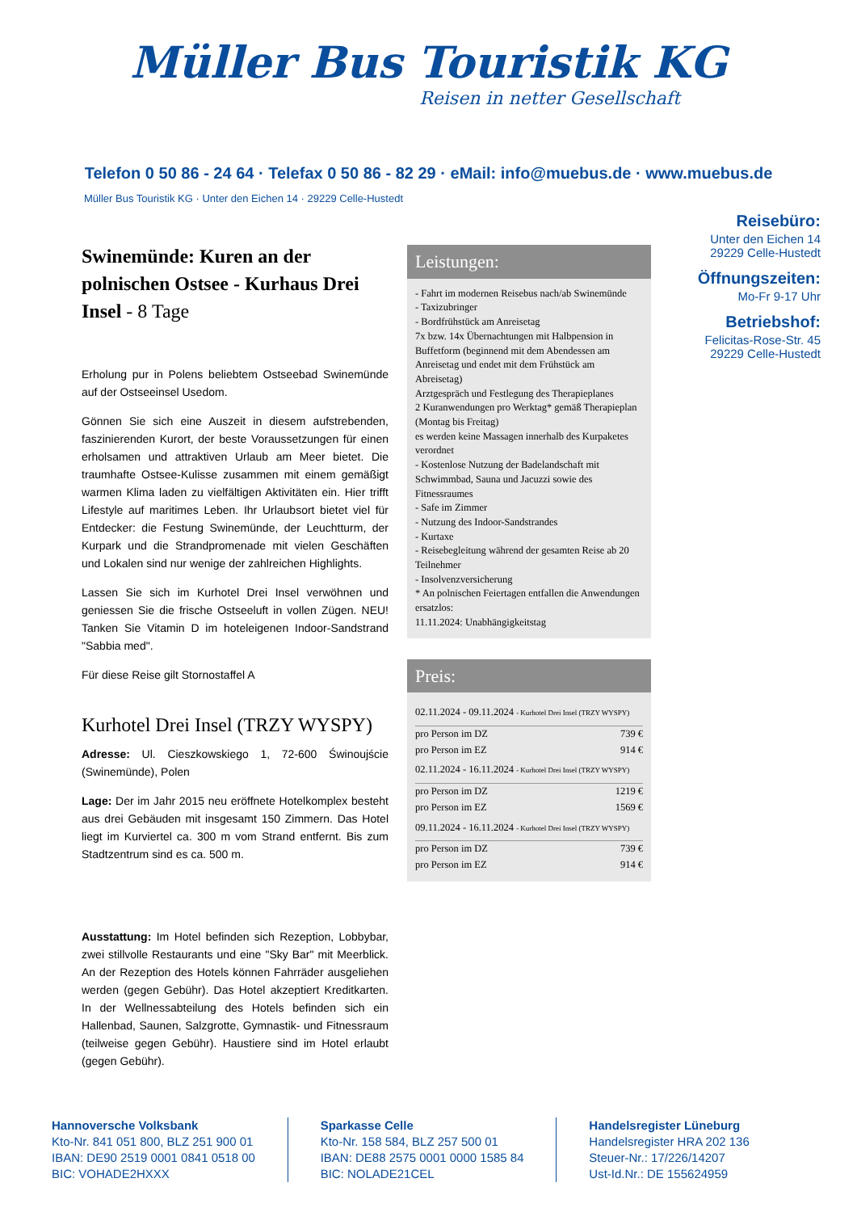Müller Bus Touristik KG
Reisen in netter Gesellschaft
Telefon 0 50 86 - 24 64 · Telefax 0 50 86 - 82 29 · eMail: info@muebus.de · www.muebus.de
Müller Bus Touristik KG · Unter den Eichen 14 · 29229 Celle-Hustedt
Reisebüro:
Unter den Eichen 14
29229 Celle-Hustedt
Öffnungszeiten:
Mo-Fr 9-17 Uhr
Betriebshof:
Felicitas-Rose-Str. 45
29229 Celle-Hustedt
Swinemünde: Kuren an der polnischen Ostsee - Kurhaus Drei Insel - 8 Tage
Erholung pur in Polens beliebtem Ostseebad Swinemünde auf der Ostseeinsel Usedom.
Gönnen Sie sich eine Auszeit in diesem aufstrebenden, faszinierenden Kurort, der beste Voraussetzungen für einen erholsamen und attraktiven Urlaub am Meer bietet. Die traumhafte Ostsee-Kulisse zusammen mit einem gemäßigt warmen Klima laden zu vielfältigen Aktivitäten ein. Hier trifft Lifestyle auf maritimes Leben. Ihr Urlaubsort bietet viel für Entdecker: die Festung Swinemünde, der Leuchtturm, der Kurpark und die Strandpromenade mit vielen Geschäften und Lokalen sind nur wenige der zahlreichen Highlights.
Lassen Sie sich im Kurhotel Drei Insel verwöhnen und geniessen Sie die frische Ostseeluft in vollen Zügen. NEU! Tanken Sie Vitamin D im hoteleigenen Indoor-Sandstrand "Sabbia med".
Für diese Reise gilt Stornostaffel A
Kurhotel Drei Insel (TRZY WYSPY)
Adresse: Ul. Cieszkowskiego 1, 72-600 Świnoujście (Swinemünde), Polen
Lage: Der im Jahr 2015 neu eröffnete Hotelkomplex besteht aus drei Gebäuden mit insgesamt 150 Zimmern. Das Hotel liegt im Kurviertel ca. 300 m vom Strand entfernt. Bis zum Stadtzentrum sind es ca. 500 m.
Ausstattung: Im Hotel befinden sich Rezeption, Lobbybar, zwei stillvolle Restaurants und eine "Sky Bar" mit Meerblick. An der Rezeption des Hotels können Fahrräder ausgeliehen werden (gegen Gebühr). Das Hotel akzeptiert Kreditkarten. In der Wellnessabteilung des Hotels befinden sich ein Hallenbad, Saunen, Salzgrotte, Gymnastik- und Fitnessraum (teilweise gegen Gebühr). Haustiere sind im Hotel erlaubt (gegen Gebühr).
Leistungen:
- Fahrt im modernen Reisebus nach/ab Swinemünde
- Taxizubringer
- Bordfrühstück am Anreisetag
7x bzw. 14x Übernachtungen mit Halbpension in Buffetform (beginnend mit dem Abendessen am Anreisetag und endet mit dem Frühstück am Abreisetag)
Arztgespräch und Festlegung des Therapieplanes
2 Kuranwendungen pro Werktag* gemäß Therapieplan (Montag bis Freitag)
es werden keine Massagen innerhalb des Kurpaketes verordnet
- Kostenlose Nutzung der Badelandschaft mit Schwimmbad, Sauna und Jacuzzi sowie des Fitnessraumes
- Safe im Zimmer
- Nutzung des Indoor-Sandstrandes
- Kurtaxe
- Reisebegleitung während der gesamten Reise ab 20 Teilnehmer
- Insolvenzversicherung
* An polnischen Feiertagen entfallen die Anwendungen ersatzlos:
11.11.2024: Unabhängigkeitstag
Preis:
| 02.11.2024 - 09.11.2024 - Kurhotel Drei Insel (TRZY WYSPY) | |
| pro Person im DZ | 739 € |
| pro Person im EZ | 914 € |
| 02.11.2024 - 16.11.2024 - Kurhotel Drei Insel (TRZY WYSPY) | |
| pro Person im DZ | 1219 € |
| pro Person im EZ | 1569 € |
| 09.11.2024 - 16.11.2024 - Kurhotel Drei Insel (TRZY WYSPY) | |
| pro Person im DZ | 739 € |
| pro Person im EZ | 914 € |
Hannoversche Volksbank
Kto-Nr. 841 051 800, BLZ 251 900 01
IBAN: DE90 2519 0001 0841 0518 00
BIC: VOHADE2HXXX
Sparkasse Celle
Kto-Nr. 158 584, BLZ 257 500 01
IBAN: DE88 2575 0001 0000 1585 84
BIC: NOLADE21CEL
Handelsregister Lüneburg
Handelsregister HRA 202 136
Steuer-Nr.: 17/226/14207
Ust-Id.Nr.: DE 155624959